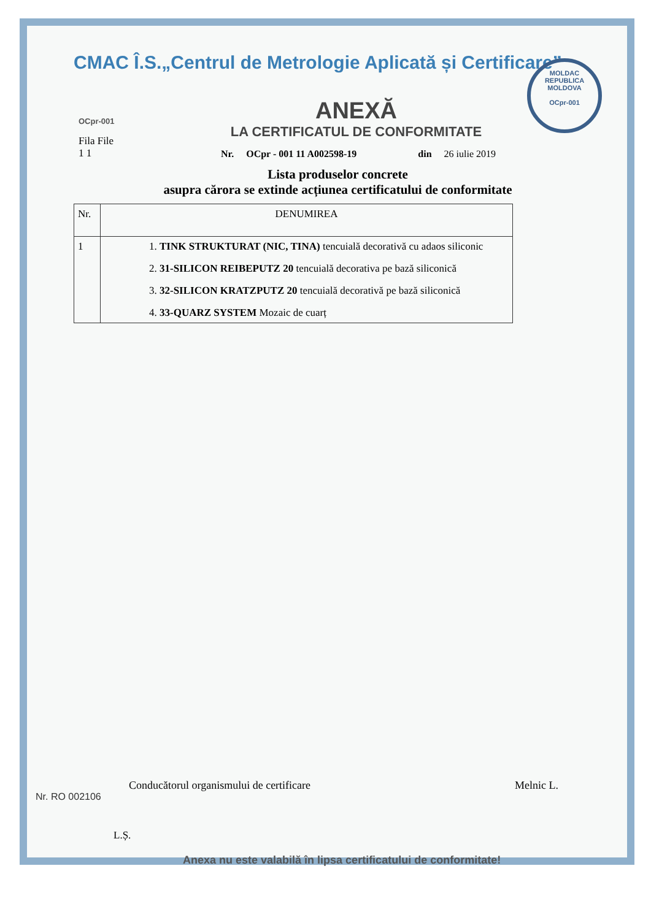CMAC Î.S.„Centrul de Metrologie Aplicată și Certificare”
MOLDAC
REPUBLICA MOLDOVA
OCpr-001
OCpr-001
Fila File
1 1
ANEXĂ
LA CERTIFICATUL DE CONFORMITATE
Nr. OCpr - 001 11 A002598-19 din 26 iulie 2019
Lista produselor concrete
asupra cărora se extinde acțiunea certificatului de conformitate
| Nr. | DENUMIREA |
| --- | --- |
| 1 | 1. TINK STRUKTURAT (NIC, TINA) tencuială decorativă cu adaos siliconic 2. 31-SILICON REIBEPUTZ 20 tencuială decorativa pe bază siliconică 3. 32-SILICON KRATZPUTZ 20 tencuială decorativă pe bază siliconică 4. 33-QUARZ SYSTEM Mozaic de cuarț |
Conducătorul organismului de certificare Melnic L.
L.Ș.
Nr. RO 002106
Anexa nu este valabilă în lipsa certificatului de conformitate!